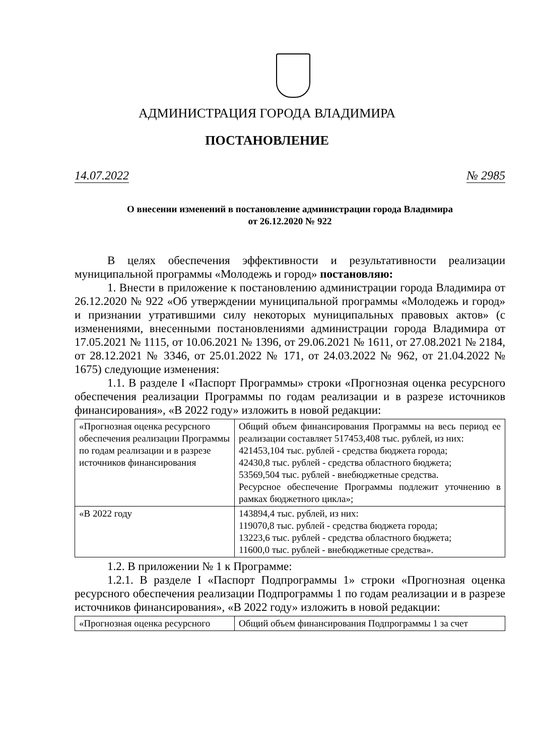АДМИНИСТРАЦИЯ ГОРОДА ВЛАДИМИРА
ПОСТАНОВЛЕНИЕ
14.07.2022 № 2985
О внесении изменений в постановление администрации города Владимира
от 26.12.2020 № 922
В целях обеспечения эффективности и результативности реализации муниципальной программы «Молодежь и город» постановляю:
1. Внести в приложение к постановлению администрации города Владимира от 26.12.2020 № 922 «Об утверждении муниципальной программы «Молодежь и город» и признании утратившими силу некоторых муниципальных правовых актов» (с изменениями, внесенными постановлениями администрации города Владимира от 17.05.2021 № 1115, от 10.06.2021 № 1396, от 29.06.2021 № 1611, от 27.08.2021 № 2184, от 28.12.2021 № 3346, от 25.01.2022 № 171, от 24.03.2022 № 962, от 21.04.2022 № 1675) следующие изменения:
1.1. В разделе I «Паспорт Программы» строки «Прогнозная оценка ресурсного обеспечения реализации Программы по годам реализации и в разрезе источников финансирования», «В 2022 году» изложить в новой редакции:
| «Прогнозная оценка ресурсного обеспечения реализации Программы по годам реализации и в разрезе источников финансирования | Общий объем финансирования Программы на весь период ее реализации составляет 517453,408 тыс. рублей, из них: 421453,104 тыс. рублей - средства бюджета города; 42430,8 тыс. рублей - средства областного бюджета; 53569,504 тыс. рублей - внебюджетные средства. Ресурсное обеспечение Программы подлежит уточнению в рамках бюджетного цикла»; |
| «В 2022 году | 143894,4 тыс. рублей, из них: 119070,8 тыс. рублей - средства бюджета города; 13223,6 тыс. рублей - средства областного бюджета; 11600,0 тыс. рублей - внебюджетные средства». |
1.2. В приложении № 1 к Программе:
1.2.1. В разделе I «Паспорт Подпрограммы 1» строки «Прогнозная оценка ресурсного обеспечения реализации Подпрограммы 1 по годам реализации и в разрезе источников финансирования», «В 2022 году» изложить в новой редакции:
| «Прогнозная оценка ресурсного | Общий объем финансирования Подпрограммы 1 за счет |